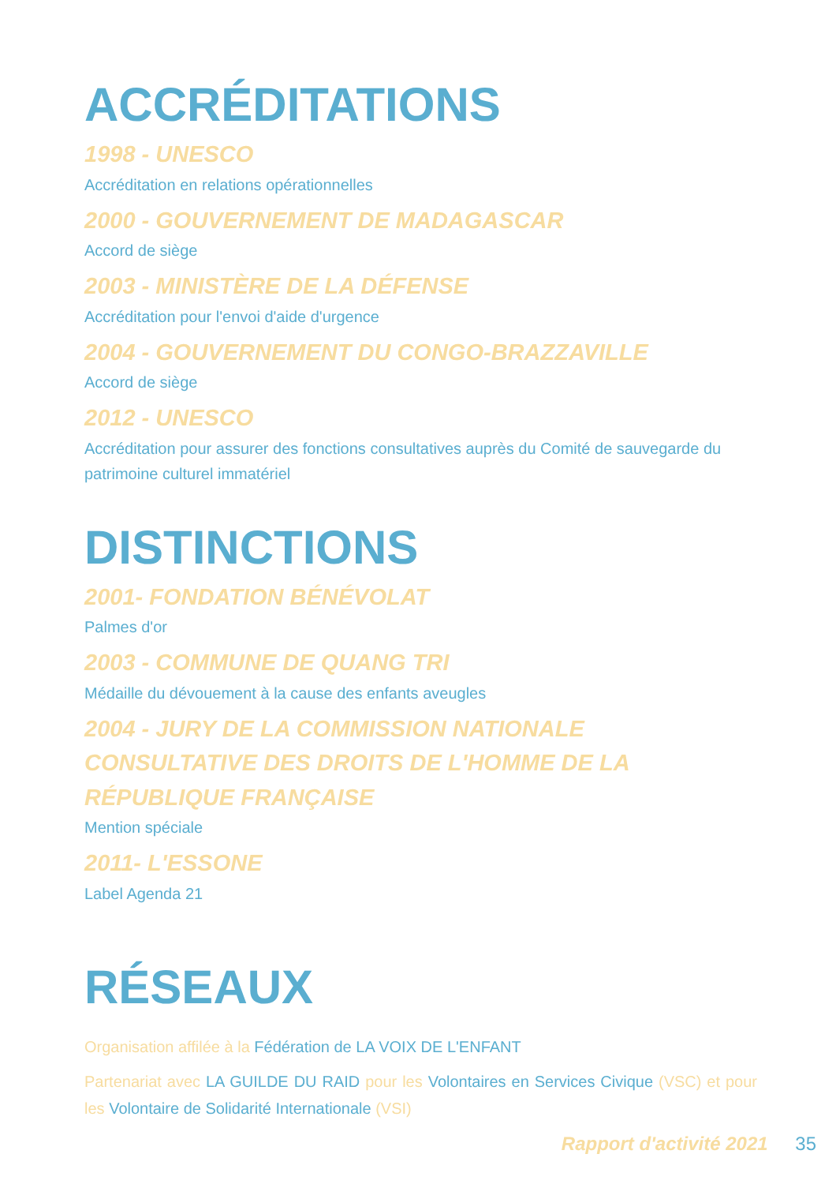ACCRÉDITATIONS
1998 - UNESCO
Accréditation en relations opérationnelles
2000 - GOUVERNEMENT DE MADAGASCAR
Accord de siège
2003 - MINISTÈRE DE LA DÉFENSE
Accréditation pour l'envoi d'aide d'urgence
2004 - GOUVERNEMENT DU CONGO-BRAZZAVILLE
Accord de siège
2012 - UNESCO
Accréditation pour assurer des fonctions consultatives auprès du Comité de sauvegarde du patrimoine culturel immatériel
DISTINCTIONS
2001- FONDATION BÉNÉVOLAT
Palmes d'or
2003 - COMMUNE DE QUANG TRI
Médaille du dévouement à la cause des enfants aveugles
2004 - JURY DE LA COMMISSION NATIONALE CONSULTATIVE DES DROITS DE L'HOMME DE LA RÉPUBLIQUE FRANÇAISE
Mention spéciale
2011- L'ESSONE
Label Agenda 21
RÉSEAUX
Organisation affilée à la Fédération de LA VOIX DE L'ENFANT
Partenariat avec LA GUILDE DU RAID pour les Volontaires en Services Civique (VSC) et pour les Volontaire de Solidarité Internationale (VSI)
Rapport d'activité 2021 35